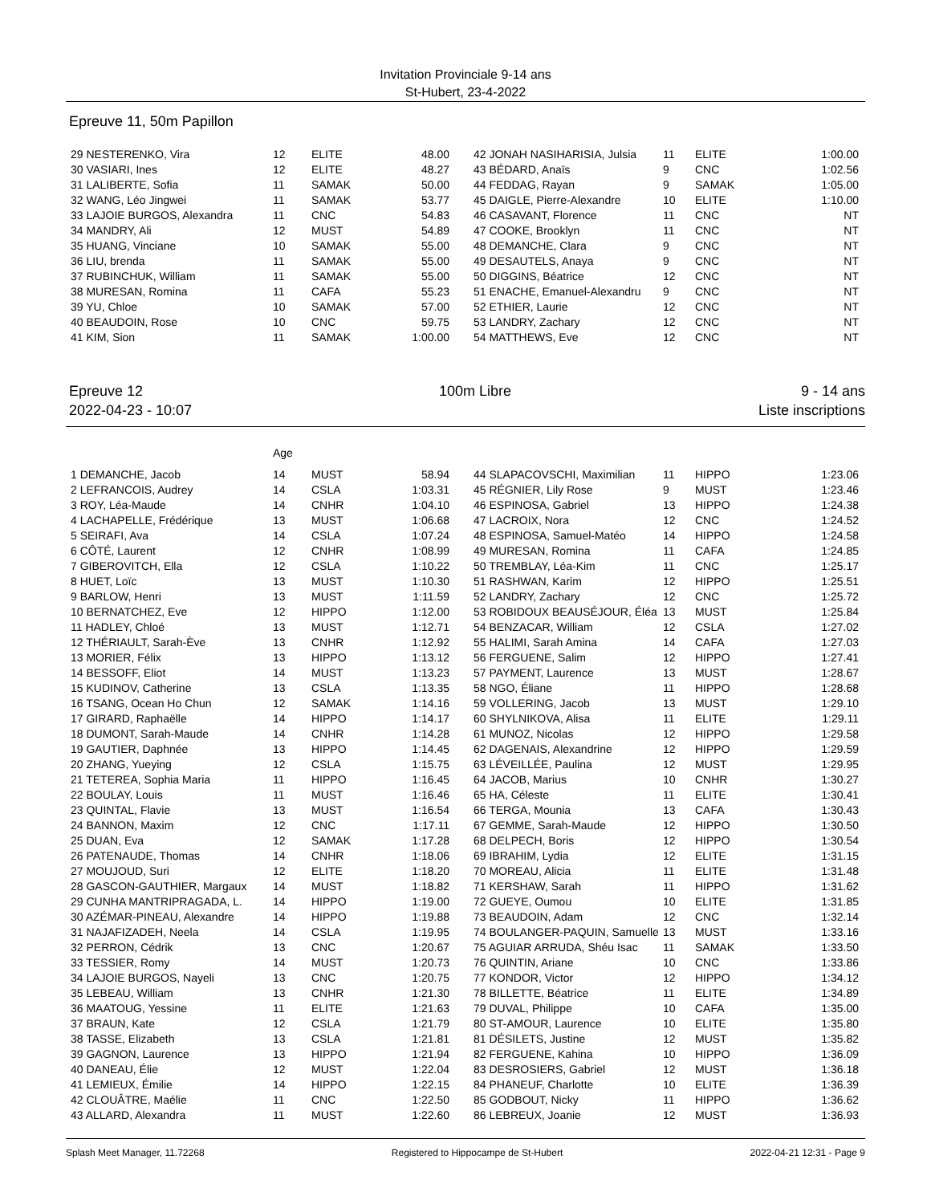Invitation Provinciale 9-14 ans
St-Hubert, 23-4-2022
Epreuve 11, 50m Papillon
| 29 NESTERENKO, Vira | 12 | ELITE | 48.00 | | 42 JONAH NASIHARISIA, Julsia | 11 | ELITE | 1:00.00 |
| 30 VASIARI, Ines | 12 | ELITE | 48.27 | | 43 BÉDARD, Anaïs | 9 | CNC | 1:02.56 |
| 31 LALIBERTE, Sofia | 11 | SAMAK | 50.00 | | 44 FEDDAG, Rayan | 9 | SAMAK | 1:05.00 |
| 32 WANG, Léo Jingwei | 11 | SAMAK | 53.77 | | 45 DAIGLE, Pierre-Alexandre | 10 | ELITE | 1:10.00 |
| 33 LAJOIE BURGOS, Alexandra | 11 | CNC | 54.83 | | 46 CASAVANT, Florence | 11 | CNC | NT |
| 34 MANDRY, Ali | 12 | MUST | 54.89 | | 47 COOKE, Brooklyn | 11 | CNC | NT |
| 35 HUANG, Vinciane | 10 | SAMAK | 55.00 | | 48 DEMANCHE, Clara | 9 | CNC | NT |
| 36 LIU, brenda | 11 | SAMAK | 55.00 | | 49 DESAUTELS, Anaya | 9 | CNC | NT |
| 37 RUBINCHUK, William | 11 | SAMAK | 55.00 | | 50 DIGGINS, Béatrice | 12 | CNC | NT |
| 38 MURESAN, Romina | 11 | CAFA | 55.23 | | 51 ENACHE, Emanuel-Alexandru | 9 | CNC | NT |
| 39 YU, Chloe | 10 | SAMAK | 57.00 | | 52 ETHIER, Laurie | 12 | CNC | NT |
| 40 BEAUDOIN, Rose | 10 | CNC | 59.75 | | 53 LANDRY, Zachary | 12 | CNC | NT |
| 41 KIM, Sion | 11 | SAMAK | 1:00.00 | | 54 MATTHEWS, Eve | 12 | CNC | NT |
Epreuve 12
2022-04-23 - 10:07
100m Libre 9 - 14 ans
Liste inscriptions
| | Age | | | | | | | |
| 1 DEMANCHE, Jacob | 14 | MUST | 58.94 | | 44 SLAPACOVSCHI, Maximilian | 11 | HIPPO | 1:23.06 |
| 2 LEFRANCOIS, Audrey | 14 | CSLA | 1:03.31 | | 45 RÉGNIER, Lily Rose | 9 | MUST | 1:23.46 |
| 3 ROY, Léa-Maude | 14 | CNHR | 1:04.10 | | 46 ESPINOSA, Gabriel | 13 | HIPPO | 1:24.38 |
| 4 LACHAPELLE, Frédérique | 13 | MUST | 1:06.68 | | 47 LACROIX, Nora | 12 | CNC | 1:24.52 |
| 5 SEIRAFI, Ava | 14 | CSLA | 1:07.24 | | 48 ESPINOSA, Samuel-Matéo | 14 | HIPPO | 1:24.58 |
| 6 CÔTÉ, Laurent | 12 | CNHR | 1:08.99 | | 49 MURESAN, Romina | 11 | CAFA | 1:24.85 |
| 7 GIBEROVITCH, Ella | 12 | CSLA | 1:10.22 | | 50 TREMBLAY, Léa-Kim | 11 | CNC | 1:25.17 |
| 8 HUET, Loïc | 13 | MUST | 1:10.30 | | 51 RASHWAN, Karim | 12 | HIPPO | 1:25.51 |
| 9 BARLOW, Henri | 13 | MUST | 1:11.59 | | 52 LANDRY, Zachary | 12 | CNC | 1:25.72 |
| 10 BERNATCHEZ, Eve | 12 | HIPPO | 1:12.00 | | 53 ROBIDOUX BEAUSÉJOUR, Éléa | 13 | MUST | 1:25.84 |
| 11 HADLEY, Chloé | 13 | MUST | 1:12.71 | | 54 BENZACAR, William | 12 | CSLA | 1:27.02 |
| 12 THÉRIAULT, Sarah-Ève | 13 | CNHR | 1:12.92 | | 55 HALIMI, Sarah Amina | 14 | CAFA | 1:27.03 |
| 13 MORIER, Félix | 13 | HIPPO | 1:13.12 | | 56 FERGUENE, Salim | 12 | HIPPO | 1:27.41 |
| 14 BESSOFF, Eliot | 14 | MUST | 1:13.23 | | 57 PAYMENT, Laurence | 13 | MUST | 1:28.67 |
| 15 KUDINOV, Catherine | 13 | CSLA | 1:13.35 | | 58 NGO, Éliane | 11 | HIPPO | 1:28.68 |
| 16 TSANG, Ocean Ho Chun | 12 | SAMAK | 1:14.16 | | 59 VOLLERING, Jacob | 13 | MUST | 1:29.10 |
| 17 GIRARD, Raphaëlle | 14 | HIPPO | 1:14.17 | | 60 SHYLNIKOVA, Alisa | 11 | ELITE | 1:29.11 |
| 18 DUMONT, Sarah-Maude | 14 | CNHR | 1:14.28 | | 61 MUNOZ, Nicolas | 12 | HIPPO | 1:29.58 |
| 19 GAUTIER, Daphnée | 13 | HIPPO | 1:14.45 | | 62 DAGENAIS, Alexandrine | 12 | HIPPO | 1:29.59 |
| 20 ZHANG, Yueying | 12 | CSLA | 1:15.75 | | 63 LÉVEILLÉE, Paulina | 12 | MUST | 1:29.95 |
| 21 TETEREA, Sophia Maria | 11 | HIPPO | 1:16.45 | | 64 JACOB, Marius | 10 | CNHR | 1:30.27 |
| 22 BOULAY, Louis | 11 | MUST | 1:16.46 | | 65 HA, Céleste | 11 | ELITE | 1:30.41 |
| 23 QUINTAL, Flavie | 13 | MUST | 1:16.54 | | 66 TERGA, Mounia | 13 | CAFA | 1:30.43 |
| 24 BANNON, Maxim | 12 | CNC | 1:17.11 | | 67 GEMME, Sarah-Maude | 12 | HIPPO | 1:30.50 |
| 25 DUAN, Eva | 12 | SAMAK | 1:17.28 | | 68 DELPECH, Boris | 12 | HIPPO | 1:30.54 |
| 26 PATENAUDE, Thomas | 14 | CNHR | 1:18.06 | | 69 IBRAHIM, Lydia | 12 | ELITE | 1:31.15 |
| 27 MOUJOUD, Suri | 12 | ELITE | 1:18.20 | | 70 MOREAU, Alicia | 11 | ELITE | 1:31.48 |
| 28 GASCON-GAUTHIER, Margaux | 14 | MUST | 1:18.82 | | 71 KERSHAW, Sarah | 11 | HIPPO | 1:31.62 |
| 29 CUNHA MANTRIPRAGADA, L. | 14 | HIPPO | 1:19.00 | | 72 GUEYE, Oumou | 10 | ELITE | 1:31.85 |
| 30 AZÉMAR-PINEAU, Alexandre | 14 | HIPPO | 1:19.88 | | 73 BEAUDOIN, Adam | 12 | CNC | 1:32.14 |
| 31 NAJAFIZADEH, Neela | 14 | CSLA | 1:19.95 | | 74 BOULANGER-PAQUIN, Samuelle | 13 | MUST | 1:33.16 |
| 32 PERRON, Cédrik | 13 | CNC | 1:20.67 | | 75 AGUIAR ARRUDA, Shéu Isac | 11 | SAMAK | 1:33.50 |
| 33 TESSIER, Romy | 14 | MUST | 1:20.73 | | 76 QUINTIN, Ariane | 10 | CNC | 1:33.86 |
| 34 LAJOIE BURGOS, Nayeli | 13 | CNC | 1:20.75 | | 77 KONDOR, Victor | 12 | HIPPO | 1:34.12 |
| 35 LEBEAU, William | 13 | CNHR | 1:21.30 | | 78 BILLETTE, Béatrice | 11 | ELITE | 1:34.89 |
| 36 MAATOUG, Yessine | 11 | ELITE | 1:21.63 | | 79 DUVAL, Philippe | 10 | CAFA | 1:35.00 |
| 37 BRAUN, Kate | 12 | CSLA | 1:21.79 | | 80 ST-AMOUR, Laurence | 10 | ELITE | 1:35.80 |
| 38 TASSE, Elizabeth | 13 | CSLA | 1:21.81 | | 81 DÉSILETS, Justine | 12 | MUST | 1:35.82 |
| 39 GAGNON, Laurence | 13 | HIPPO | 1:21.94 | | 82 FERGUENE, Kahina | 10 | HIPPO | 1:36.09 |
| 40 DANEAU, Élie | 12 | MUST | 1:22.04 | | 83 DESROSIERS, Gabriel | 12 | MUST | 1:36.18 |
| 41 LEMIEUX, Émilie | 14 | HIPPO | 1:22.15 | | 84 PHANEUF, Charlotte | 10 | ELITE | 1:36.39 |
| 42 CLOUÂTRE, Maélie | 11 | CNC | 1:22.50 | | 85 GODBOUT, Nicky | 11 | HIPPO | 1:36.62 |
| 43 ALLARD, Alexandra | 11 | MUST | 1:22.60 | | 86 LEBREUX, Joanie | 12 | MUST | 1:36.93 |
Splash Meet Manager, 11.72268 Registered to Hippocampe de St-Hubert 2022-04-21 12:31 - Page 9